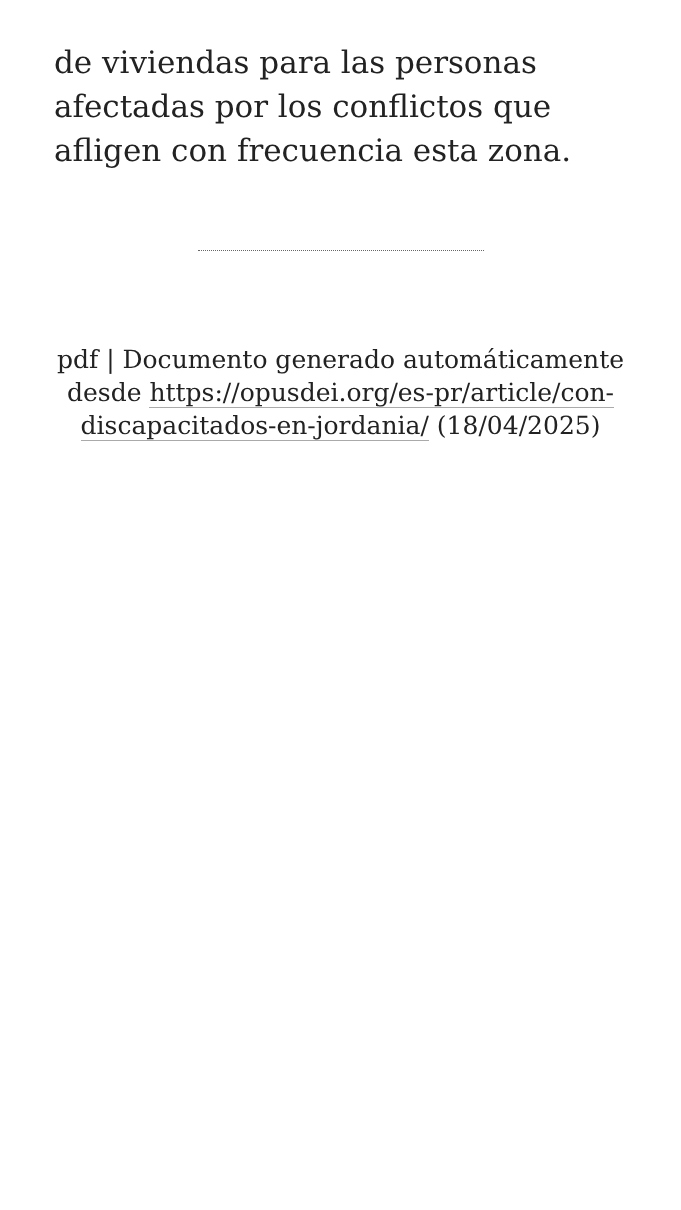de viviendas para las personas afectadas por los conflictos que afligen con frecuencia esta zona.
pdf | Documento generado automáticamente desde https://opusdei.org/es-pr/article/con-discapacitados-en-jordania/ (18/04/2025)